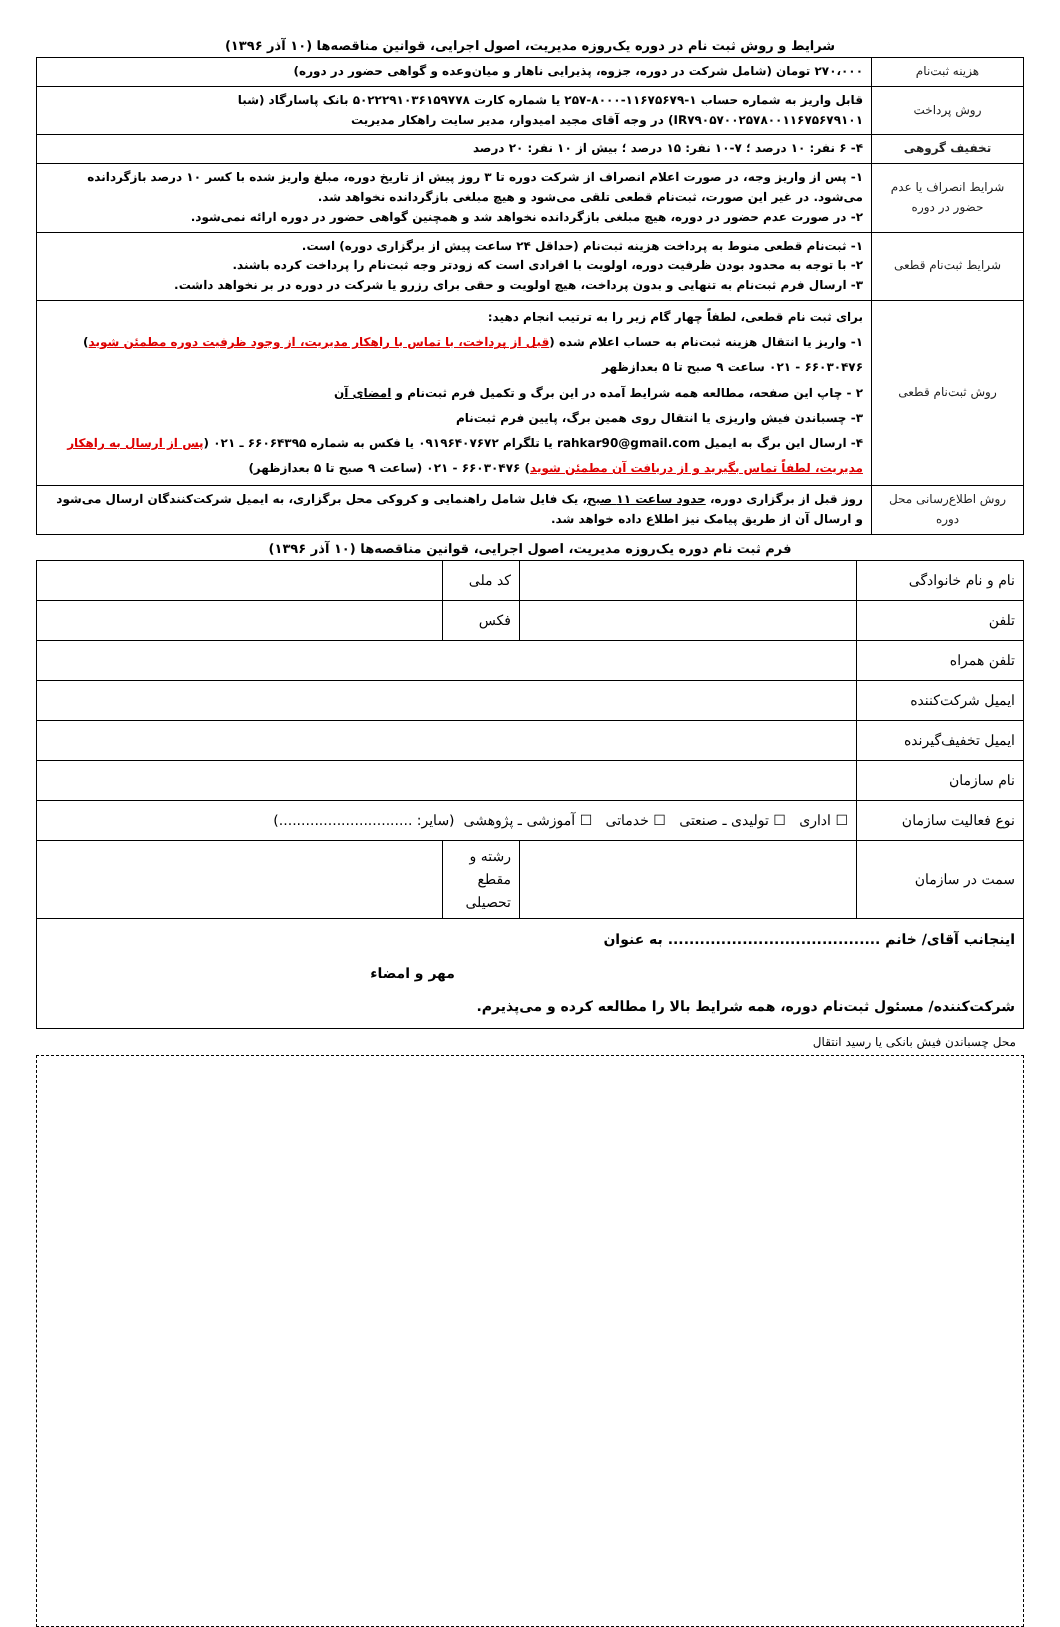شرایط و روش ثبت نام در دوره یک‌روزه مدیریت، اصول اجرایی، قوانین مناقصه‌ها (۱۰ آذر ۱۳۹۶)
| هزینه ثبت‌نام | ۲۷۰،۰۰۰ تومان (شامل شرکت در دوره، جزوه، پذیرایی ناهار و میان‌وعده و گواهی حضور در دوره) |
| روش پرداخت | قابل واریز به شماره حساب ۱-۱۱۶۷۵۶۷۹-۸۰۰۰-۲۵۷ یا شماره کارت ۵۰۲۲۲۹۱۰۳۶۱۵۹۷۷۸ بانک پاسارگاد (شبا IR۷۹۰۵۷۰۰۲۵۷۸۰۰۱۱۶۷۵۶۷۹۱۰۱) در وجه آقای مجید امیدوار، مدیر سایت راهکار مدیریت |
| تخفیف گروهی | ۴- ۶ نفر: ۱۰ درصد ؛ ۷-۱۰ نفر: ۱۵ درصد ؛ بیش از ۱۰ نفر: ۲۰ درصد |
| شرایط انصراف یا عدم حضور در دوره | ۱- پس از واریز وجه، در صورت اعلام انصراف از شرکت دوره تا ۳ روز پیش از تاریخ دوره، مبلغ واریز شده با کسر ۱۰ درصد بازگردانده می‌شود. در غیر این صورت، ثبت‌نام قطعی تلقی می‌شود و هیچ مبلغی بازگردانده نخواهد شد. ۲- در صورت عدم حضور در دوره، هیچ مبلغی بازگردانده نخواهد شد و همچنین گواهی حضور در دوره ارائه نمی‌شود. |
| شرایط ثبت‌نام قطعی | ۱- ثبت‌نام قطعی منوط به پرداخت هزینه ثبت‌نام (حداقل ۲۴ ساعت پیش از برگزاری دوره) است. ۲- با توجه به محدود بودن ظرفیت دوره، اولویت با افرادی است که زودتر وجه ثبت‌نام را پرداخت کرده باشند. ۳- ارسال فرم ثبت‌نام به تنهایی و بدون پرداخت، هیچ اولویت و حقی برای رزرو یا شرکت در دوره در بر نخواهد داشت. |
| روش ثبت‌نام قطعی | برای ثبت نام قطعی، لطفاً چهار گام زیر را به ترتیب انجام دهید: ۱- واریز یا انتقال هزینه ثبت‌نام به حساب اعلام شده ( قبل از پرداخت، با تماس با راهکار مدیریت، از وجود ظرفیت دوره مطمئن شوید ) ۶۶۰۳۰۴۷۶ - ۰۲۱ ساعت ۹ صبح تا ۵ بعدازظهر ۲ - چاپ این صفحه، مطالعه همه شرایط آمده در این برگ و تکمیل فرم ثبت‌نام و امضای آن ۳- چسباندن فیش واریزی یا انتقال روی همین برگ، پایین فرم ثبت‌نام ۴- ارسال این برگ به ایمیل rahkar90@gmail.com یا تلگرام ۰۹۱۹۶۴۰۷۶۷۲ یا فکس به شماره ۶۶۰۶۴۳۹۵ ـ ۰۲۱ ( پس از ارسال به راهکار مدیریت، لطفاً تماس بگیرید و از دریافت آن مطمئن شوید ) ۶۶۰۳۰۴۷۶ - ۰۲۱ (ساعت ۹ صبح تا ۵ بعدازظهر) |
| روش اطلاع‌رسانی محل دوره | روز قبل از برگزاری دوره، حدود ساعت ۱۱ صبح ، یک فایل شامل راهنمایی و کروکی محل برگزاری، به ایمیل شرکت‌کنندگان ارسال می‌شود و ارسال آن از طریق پیامک نیز اطلاع داده خواهد شد. |
فرم ثبت نام دوره یک‌روزه مدیریت، اصول اجرایی، قوانین مناقصه‌ها (۱۰ آذر ۱۳۹۶)
| نام و نام خانوادگی | | کد ملی | |
| تلفن | | فکس | |
| تلفن همراه | | | |
| ایمیل شرکت‌کننده | | | |
| ایمیل تخفیف‌گیرنده | | | |
| نام سازمان | | | |
| نوع فعالیت سازمان | ☐ اداری ☐ تولیدی ـ صنعتی ☐ خدماتی ☐ آموزشی ـ پژوهشی (سایر: ..............................) | | |
| سمت در سازمان | | رشته و مقطع تحصیلی | |
| اینجانب آقای/ خانم ........................................ به عنوان مهر و امضاء شرکت‌کننده/ مسئول ثبت‌نام دوره، همه شرایط بالا را مطالعه کرده و می‌پذیرم. | | | |
محل چسباندن فیش بانکی یا رسید انتقال